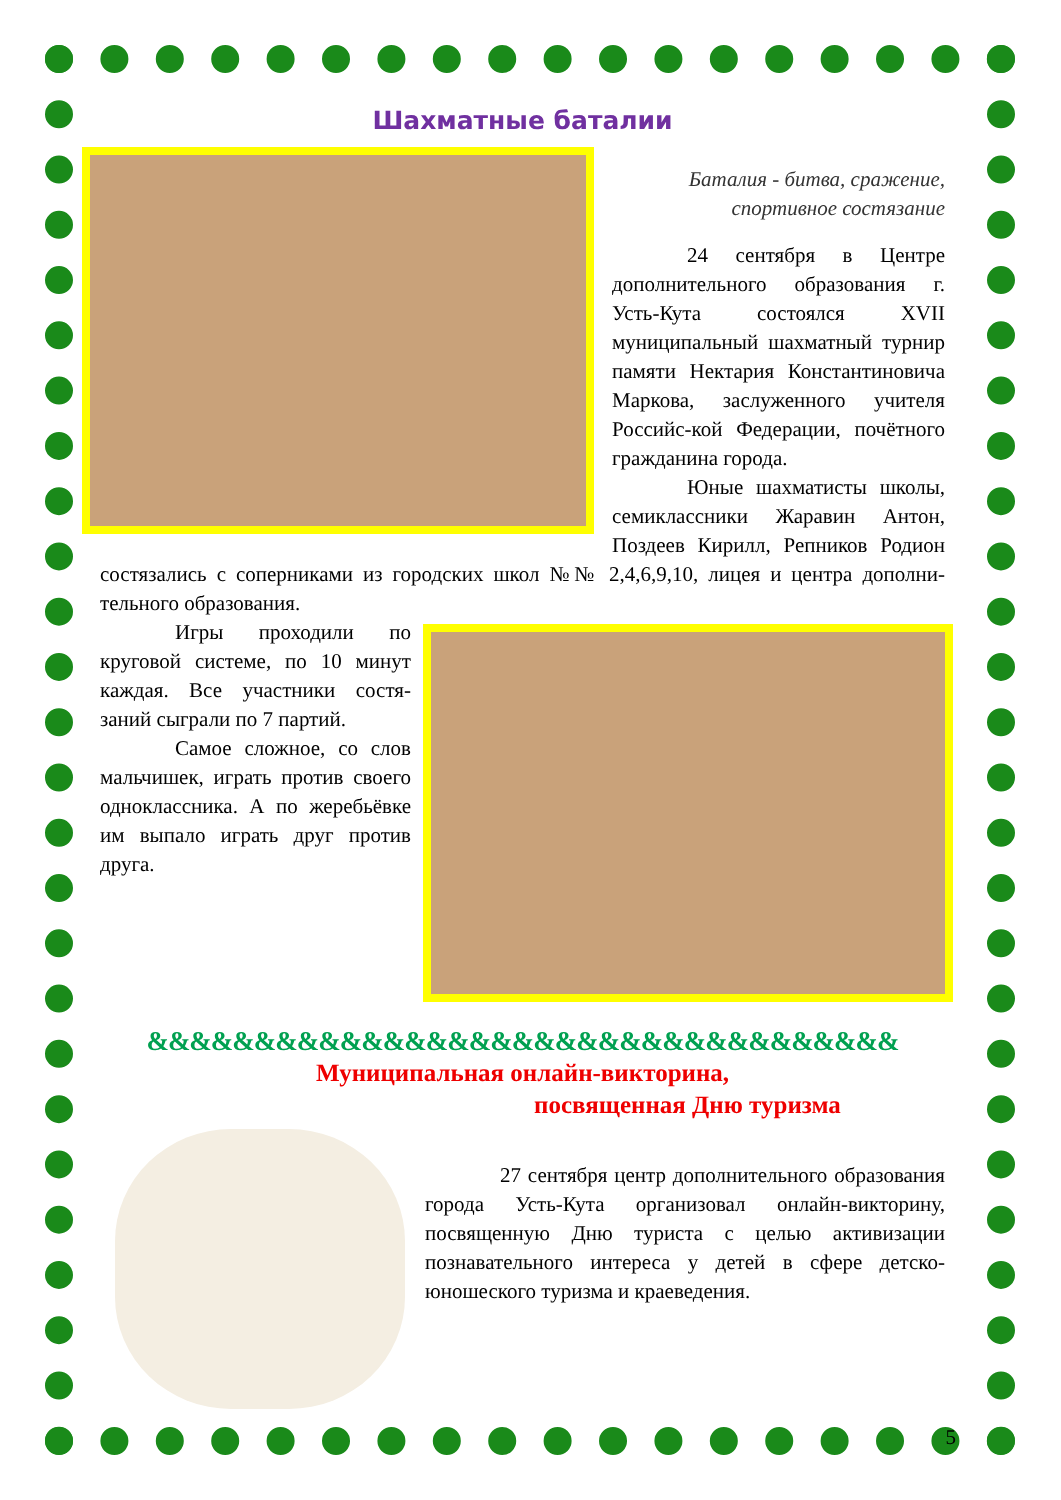Шахматные баталии
Баталия - битва, сражение,
спортивное состязание
24 сентября в Центре дополнительного образования г. Усть-Кута состоялся XVII муниципальный шахматный турнир памяти Нектария Константиновича Маркова, заслуженного учителя Российс-кой Федерации, почётного гражданина города.
Юные шахматисты школы, семиклассники Жаравин Антон, Поздеев Кирилл, Репников Родион состязались с соперниками из городских школ №№ 2,4,6,9,10, лицея и центра дополни-тельного образования.
Игры проходили по круговой системе, по 10 минут каждая. Все участники состя-заний сыграли по 7 партий.
Самое сложное, со слов мальчишек, играть против своего одноклассника. А по жеребьёвке им выпало играть друг против друга.
&&&&&&&&&&&&&&&&&&&&&&&&&&&&&&&&&&&
Муниципальная онлайн-викторина,
посвященная Дню туризма
27 сентября центр дополнительного образования города Усть-Кута организовал онлайн-викторину, посвященную Дню туриста с целью активизации познавательного интереса у детей в сфере детско-юношеского туризма и краеведения.
5